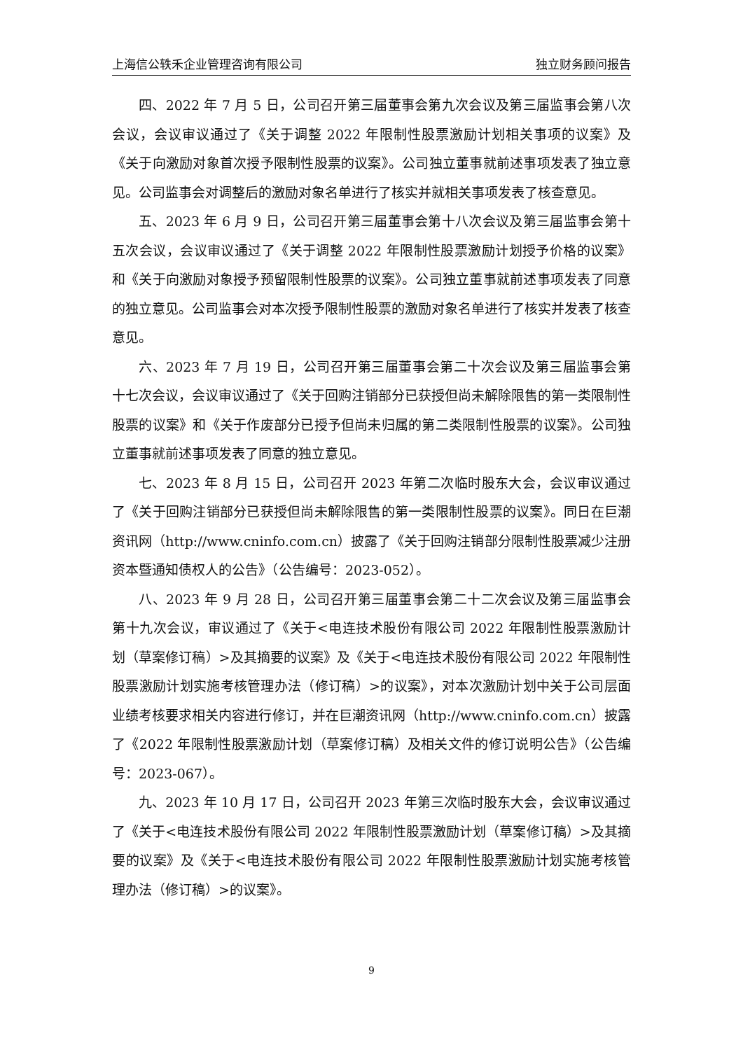上海信公轶禾企业管理咨询有限公司 独立财务顾问报告
四、2022 年 7 月 5 日，公司召开第三届董事会第九次会议及第三届监事会第八次会议，会议审议通过了《关于调整 2022 年限制性股票激励计划相关事项的议案》及《关于向激励对象首次授予限制性股票的议案》。公司独立董事就前述事项发表了独立意见。公司监事会对调整后的激励对象名单进行了核实并就相关事项发表了核查意见。
五、2023 年 6 月 9 日，公司召开第三届董事会第十八次会议及第三届监事会第十五次会议，会议审议通过了《关于调整 2022 年限制性股票激励计划授予价格的议案》和《关于向激励对象授予预留限制性股票的议案》。公司独立董事就前述事项发表了同意的独立意见。公司监事会对本次授予限制性股票的激励对象名单进行了核实并发表了核查意见。
六、2023 年 7 月 19 日，公司召开第三届董事会第二十次会议及第三届监事会第十七次会议，会议审议通过了《关于回购注销部分已获授但尚未解除限售的第一类限制性股票的议案》和《关于作废部分已授予但尚未归属的第二类限制性股票的议案》。公司独立董事就前述事项发表了同意的独立意见。
七、2023 年 8 月 15 日，公司召开 2023 年第二次临时股东大会，会议审议通过了《关于回购注销部分已获授但尚未解除限售的第一类限制性股票的议案》。同日在巨潮资讯网（http://www.cninfo.com.cn）披露了《关于回购注销部分限制性股票减少注册资本暨通知债权人的公告》（公告编号：2023-052）。
八、2023 年 9 月 28 日，公司召开第三届董事会第二十二次会议及第三届监事会第十九次会议，审议通过了《关于<电连技术股份有限公司 2022 年限制性股票激励计划（草案修订稿）>及其摘要的议案》及《关于<电连技术股份有限公司 2022 年限制性股票激励计划实施考核管理办法（修订稿）>的议案》，对本次激励计划中关于公司层面业绩考核要求相关内容进行修订，并在巨潮资讯网（http://www.cninfo.com.cn）披露了《2022 年限制性股票激励计划（草案修订稿）及相关文件的修订说明公告》（公告编号：2023-067）。
九、2023 年 10 月 17 日，公司召开 2023 年第三次临时股东大会，会议审议通过了《关于<电连技术股份有限公司 2022 年限制性股票激励计划（草案修订稿）>及其摘要的议案》及《关于<电连技术股份有限公司 2022 年限制性股票激励计划实施考核管理办法（修订稿）>的议案》。
9